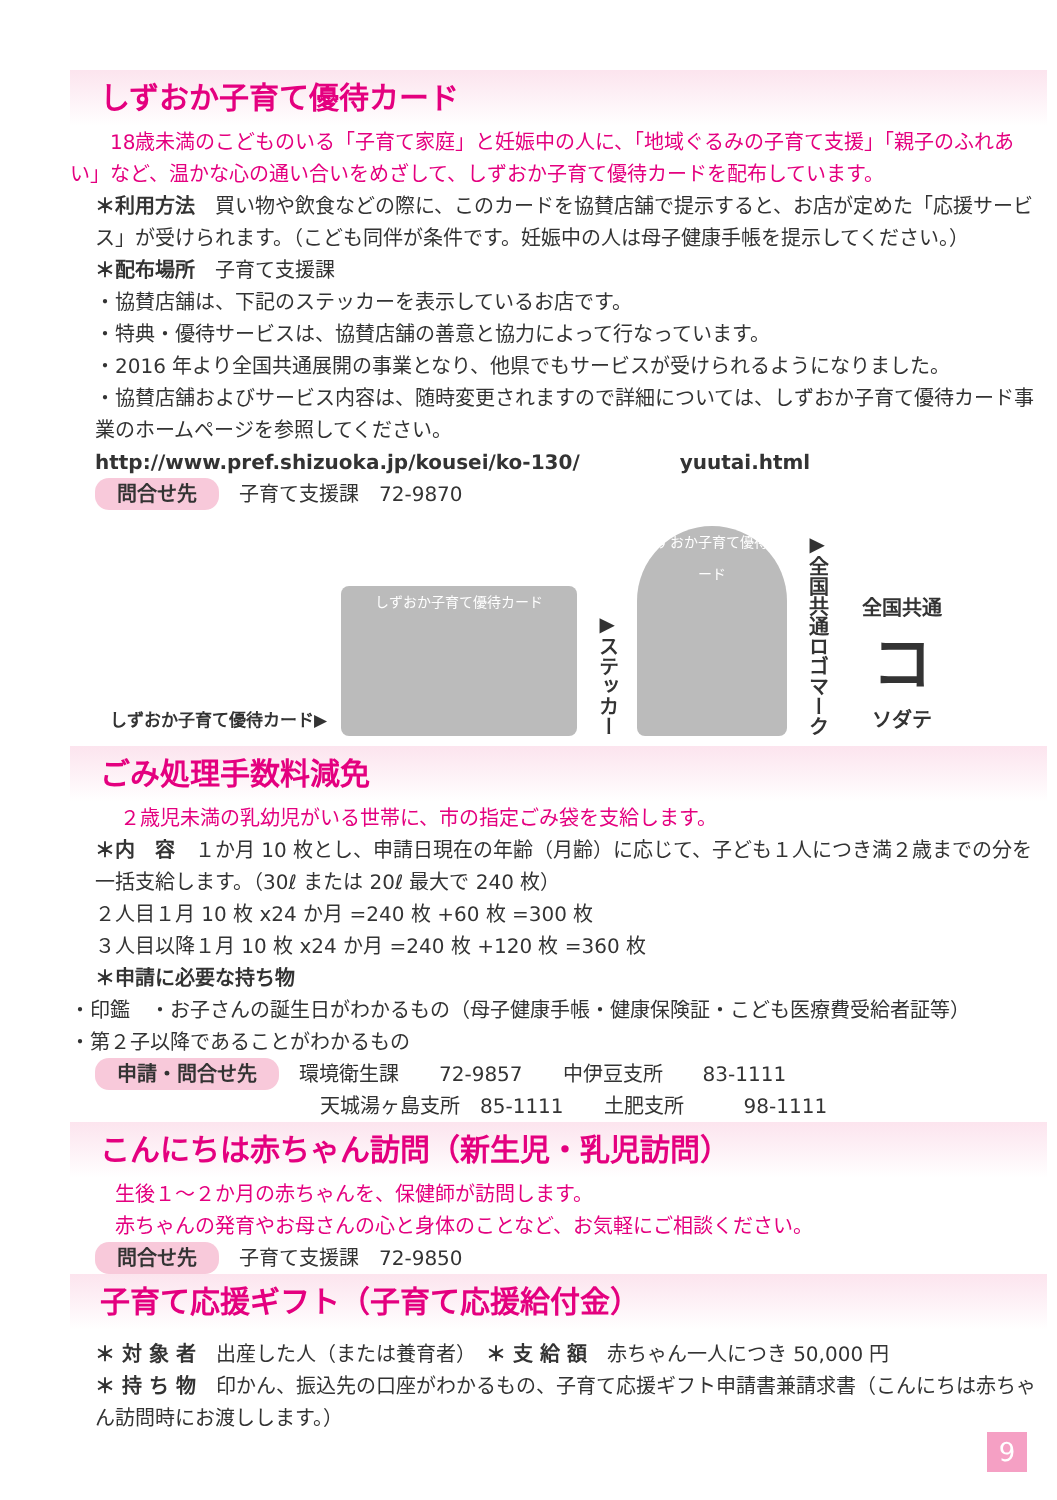しずおか子育て優待カード
18歳未満のこどものいる「子育て家庭」と妊娠中の人に、「地域ぐるみの子育て支援」「親子のふれあい」など、温かな心の通い合いをめざして、しずおか子育て優待カードを配布しています。
＊利用方法　買い物や飲食などの際に、このカードを協賛店舗で提示すると、お店が定めた「応援サービス」が受けられます。（こども同伴が条件です。妊娠中の人は母子健康手帳を提示してください。）
＊配布場所　子育て支援課
・協賛店舗は、下記のステッカーを表示しているお店です。
・特典・優待サービスは、協賛店舗の善意と協力によって行なっています。
・2016 年より全国共通展開の事業となり、他県でもサービスが受けられるようになりました。
・協賛店舗およびサービス内容は、随時変更されますので詳細については、しずおか子育て優待カード事業のホームページを参照してください。
http://www.pref.shizuoka.jp/kousei/ko-130/　　　　　yuutai.html
問合せ先 子育て支援課　72-9870
しずおか子育て優待カード▶
しずおか子育て優待カード
▶ステッカー
しずおか子育て優待カード
▶全国共通ロゴマーク
全国共通
コ
ソダテ
ごみ処理手数料減免
２歳児未満の乳幼児がいる世帯に、市の指定ごみ袋を支給します。
＊内　容　１か月 10 枚とし、申請日現在の年齢（月齢）に応じて、子ども１人につき満２歳までの分を一括支給します。（30ℓ または 20ℓ 最大で 240 枚）
２人目１月 10 枚 x24 か月 =240 枚 +60 枚 =300 枚
３人目以降１月 10 枚 x24 か月 =240 枚 +120 枚 =360 枚
＊申請に必要な持ち物
・印鑑　・お子さんの誕生日がわかるもの（母子健康手帳・健康保険証・こども医療費受給者証等）
・第２子以降であることがわかるもの
申請・問合せ先 環境衛生課　　72-9857　　中伊豆支所　　83-1111
天城湯ヶ島支所　85-1111　　土肥支所　　　98-1111
こんにちは赤ちゃん訪問（新生児・乳児訪問）
生後１～２か月の赤ちゃんを、保健師が訪問します。
赤ちゃんの発育やお母さんの心と身体のことなど、お気軽にご相談ください。
問合せ先 子育て支援課　72-9850
子育て応援ギフト（子育て応援給付金）
＊ 対 象 者　出産した人（または養育者）　＊ 支 給 額　赤ちゃん一人につき 50,000 円
＊ 持 ち 物　印かん、振込先の口座がわかるもの、子育て応援ギフト申請書兼請求書（こんにちは赤ちゃん訪問時にお渡しします。）
9